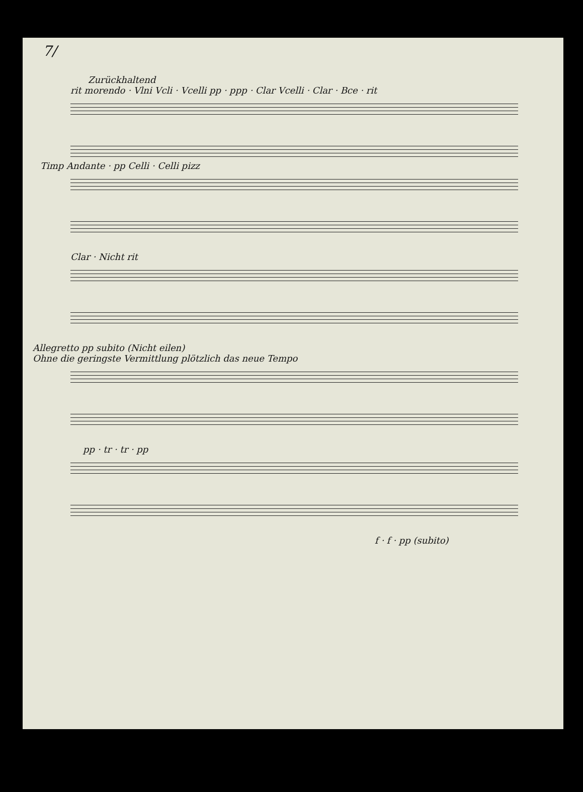7/
Zurückhaltend
rit morendo · Vlni Vcli · Vcelli pp · ppp · Clar Vcelli · Clar · Bce · rit
Timp Andante · pp Celli · Celli pizz
Clar · Nicht rit
Allegretto pp subito (Nicht eilen)
Ohne die geringste Vermittlung plötzlich das neue Tempo
pp · tr · tr · pp
f · f · pp (subito)